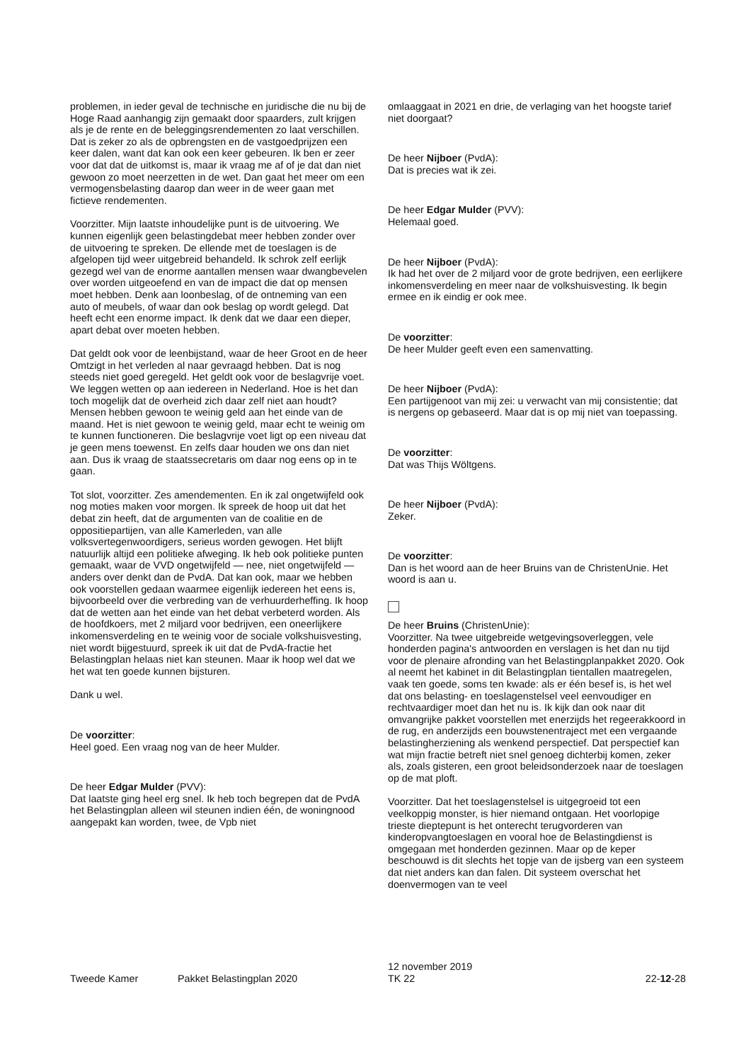problemen, in ieder geval de technische en juridische die nu bij de Hoge Raad aanhangig zijn gemaakt door spaarders, zult krijgen als je de rente en de beleggingsrendementen zo laat verschillen. Dat is zeker zo als de opbrengsten en de vastgoedprijzen een keer dalen, want dat kan ook een keer gebeuren. Ik ben er zeer voor dat dat de uitkomst is, maar ik vraag me af of je dat dan niet gewoon zo moet neerzetten in de wet. Dan gaat het meer om een vermogensbelasting daarop dan weer in de weer gaan met fictieve rendementen.
Voorzitter. Mijn laatste inhoudelijke punt is de uitvoering. We kunnen eigenlijk geen belastingdebat meer hebben zonder over de uitvoering te spreken. De ellende met de toeslagen is de afgelopen tijd weer uitgebreid behandeld. Ik schrok zelf eerlijk gezegd wel van de enorme aantallen mensen waar dwangbevelen over worden uitgeoefend en van de impact die dat op mensen moet hebben. Denk aan loonbeslag, of de ontneming van een auto of meubels, of waar dan ook beslag op wordt gelegd. Dat heeft echt een enorme impact. Ik denk dat we daar een dieper, apart debat over moeten hebben.
Dat geldt ook voor de leenbijstand, waar de heer Groot en de heer Omtzigt in het verleden al naar gevraagd hebben. Dat is nog steeds niet goed geregeld. Het geldt ook voor de beslagvrije voet. We leggen wetten op aan iedereen in Nederland. Hoe is het dan toch mogelijk dat de overheid zich daar zelf niet aan houdt? Mensen hebben gewoon te weinig geld aan het einde van de maand. Het is niet gewoon te weinig geld, maar echt te weinig om te kunnen functioneren. Die beslagvrije voet ligt op een niveau dat je geen mens toewenst. En zelfs daar houden we ons dan niet aan. Dus ik vraag de staatssecretaris om daar nog eens op in te gaan.
Tot slot, voorzitter. Zes amendementen. En ik zal ongetwijfeld ook nog moties maken voor morgen. Ik spreek de hoop uit dat het debat zin heeft, dat de argumenten van de coalitie en de oppositiepartijen, van alle Kamerleden, van alle volksvertegenwoordigers, serieus worden gewogen. Het blijft natuurlijk altijd een politieke afweging. Ik heb ook politieke punten gemaakt, waar de VVD ongetwijfeld — nee, niet ongetwijfeld — anders over denkt dan de PvdA. Dat kan ook, maar we hebben ook voorstellen gedaan waarmee eigenlijk iedereen het eens is, bijvoorbeeld over die verbreding van de verhuurderheffing. Ik hoop dat de wetten aan het einde van het debat verbeterd worden. Als de hoofdkoers, met 2 miljard voor bedrijven, een oneerlijkere inkomensverdeling en te weinig voor de sociale volkshuisvesting, niet wordt bijgestuurd, spreek ik uit dat de PvdA-fractie het Belastingplan helaas niet kan steunen. Maar ik hoop wel dat we het wat ten goede kunnen bijsturen.
Dank u wel.
De voorzitter:
Heel goed. Een vraag nog van de heer Mulder.
De heer Edgar Mulder (PVV):
Dat laatste ging heel erg snel. Ik heb toch begrepen dat de PvdA het Belastingplan alleen wil steunen indien één, de woningnood aangepakt kan worden, twee, de Vpb niet
omlaaggaat in 2021 en drie, de verlaging van het hoogste tarief niet doorgaat?
De heer Nijboer (PvdA):
Dat is precies wat ik zei.
De heer Edgar Mulder (PVV):
Helemaal goed.
De heer Nijboer (PvdA):
Ik had het over de 2 miljard voor de grote bedrijven, een eerlijkere inkomensverdeling en meer naar de volkshuisvesting. Ik begin ermee en ik eindig er ook mee.
De voorzitter:
De heer Mulder geeft even een samenvatting.
De heer Nijboer (PvdA):
Een partijgenoot van mij zei: u verwacht van mij consistentie; dat is nergens op gebaseerd. Maar dat is op mij niet van toepassing.
De voorzitter:
Dat was Thijs Wöltgens.
De heer Nijboer (PvdA):
Zeker.
De voorzitter:
Dan is het woord aan de heer Bruins van de ChristenUnie. Het woord is aan u.
De heer Bruins (ChristenUnie):
Voorzitter. Na twee uitgebreide wetgevingsoverleggen, vele honderden pagina's antwoorden en verslagen is het dan nu tijd voor de plenaire afronding van het Belastingplanpakket 2020. Ook al neemt het kabinet in dit Belastingplan tientallen maatregelen, vaak ten goede, soms ten kwade: als er één besef is, is het wel dat ons belasting- en toeslagenstelsel veel eenvoudiger en rechtvaardiger moet dan het nu is. Ik kijk dan ook naar dit omvangrijke pakket voorstellen met enerzijds het regeerakkoord in de rug, en anderzijds een bouwstenentraject met een vergaande belastingherziening als wenkend perspectief. Dat perspectief kan wat mijn fractie betreft niet snel genoeg dichterbij komen, zeker als, zoals gisteren, een groot beleidsonderzoek naar de toeslagen op de mat ploft.
Voorzitter. Dat het toeslagenstelsel is uitgegroeid tot een veelkoppig monster, is hier niemand ontgaan. Het voorlopige trieste dieptepunt is het onterecht terugvorderen van kinderopvangtoeslagen en vooral hoe de Belastingdienst is omgegaan met honderden gezinnen. Maar op de keper beschouwd is dit slechts het topje van de ijsberg van een systeem dat niet anders kan dan falen. Dit systeem overschat het doenvermogen van te veel
Tweede Kamer
Pakket Belastingplan 2020
12 november 2019
TK 22
22-12-28